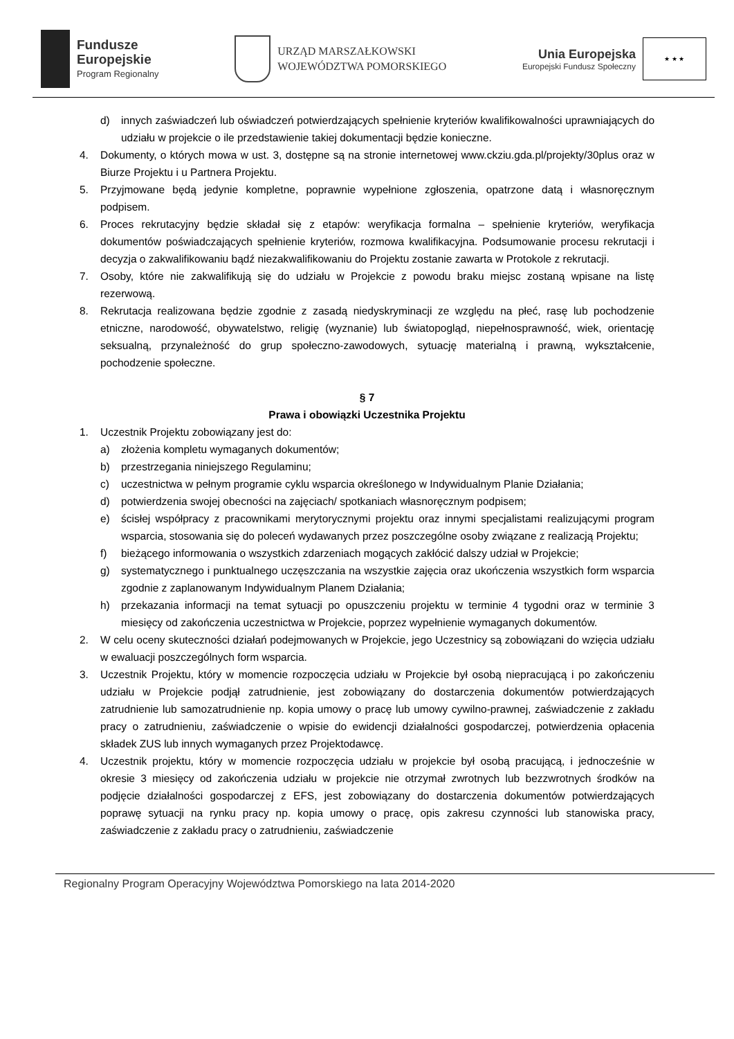Fundusze
Europejskie
Program Regionalny
URZĄD MARSZAŁKOWSKI
WOJEWÓDZTWA POMORSKIEGO
Unia Europejska
Europejski Fundusz Społeczny
★ ★ ★
d) innych zaświadczeń lub oświadczeń potwierdzających spełnienie kryteriów kwalifikowalności uprawniających do udziału w projekcie o ile przedstawienie takiej dokumentacji będzie konieczne.
4. Dokumenty, o których mowa w ust. 3, dostępne są na stronie internetowej www.ckziu.gda.pl/projekty/30plus oraz w Biurze Projektu i u Partnera Projektu.
5. Przyjmowane będą jedynie kompletne, poprawnie wypełnione zgłoszenia, opatrzone datą i własnoręcznym podpisem.
6. Proces rekrutacyjny będzie składał się z etapów: weryfikacja formalna – spełnienie kryteriów, weryfikacja dokumentów poświadczających spełnienie kryteriów, rozmowa kwalifikacyjna. Podsumowanie procesu rekrutacji i decyzja o zakwalifikowaniu bądź niezakwalifikowaniu do Projektu zostanie zawarta w Protokole z rekrutacji.
7. Osoby, które nie zakwalifikują się do udziału w Projekcie z powodu braku miejsc zostaną wpisane na listę rezerwową.
8. Rekrutacja realizowana będzie zgodnie z zasadą niedyskryminacji ze względu na płeć, rasę lub pochodzenie etniczne, narodowość, obywatelstwo, religię (wyznanie) lub światopogląd, niepełnosprawność, wiek, orientację seksualną, przynależność do grup społeczno-zawodowych, sytuację materialną i prawną, wykształcenie, pochodzenie społeczne.
§ 7
Prawa i obowiązki Uczestnika Projektu
1. Uczestnik Projektu zobowiązany jest do:
a) złożenia kompletu wymaganych dokumentów;
b) przestrzegania niniejszego Regulaminu;
c) uczestnictwa w pełnym programie cyklu wsparcia określonego w Indywidualnym Planie Działania;
d) potwierdzenia swojej obecności na zajęciach/ spotkaniach własnoręcznym podpisem;
e) ścisłej współpracy z pracownikami merytorycznymi projektu oraz innymi specjalistami realizującymi program wsparcia, stosowania się do poleceń wydawanych przez poszczególne osoby związane z realizacją Projektu;
f) bieżącego informowania o wszystkich zdarzeniach mogących zakłócić dalszy udział w Projekcie;
g) systematycznego i punktualnego uczęszczania na wszystkie zajęcia oraz ukończenia wszystkich form wsparcia zgodnie z zaplanowanym Indywidualnym Planem Działania;
h) przekazania informacji na temat sytuacji po opuszczeniu projektu w terminie 4 tygodni oraz w terminie 3 miesięcy od zakończenia uczestnictwa w Projekcie, poprzez wypełnienie wymaganych dokumentów.
2. W celu oceny skuteczności działań podejmowanych w Projekcie, jego Uczestnicy są zobowiązani do wzięcia udziału w ewaluacji poszczególnych form wsparcia.
3. Uczestnik Projektu, który w momencie rozpoczęcia udziału w Projekcie był osobą niepracującą i po zakończeniu udziału w Projekcie podjął zatrudnienie, jest zobowiązany do dostarczenia dokumentów potwierdzających zatrudnienie lub samozatrudnienie np. kopia umowy o pracę lub umowy cywilno-prawnej, zaświadczenie z zakładu pracy o zatrudnieniu, zaświadczenie o wpisie do ewidencji działalności gospodarczej, potwierdzenia opłacenia składek ZUS lub innych wymaganych przez Projektodawcę.
4. Uczestnik projektu, który w momencie rozpoczęcia udziału w projekcie był osobą pracującą, i jednocześnie w okresie 3 miesięcy od zakończenia udziału w projekcie nie otrzymał zwrotnych lub bezzwrotnych środków na podjęcie działalności gospodarczej z EFS, jest zobowiązany do dostarczenia dokumentów potwierdzających poprawę sytuacji na rynku pracy np. kopia umowy o pracę, opis zakresu czynności lub stanowiska pracy, zaświadczenie z zakładu pracy o zatrudnieniu, zaświadczenie
Regionalny Program Operacyjny Województwa Pomorskiego na lata 2014-2020